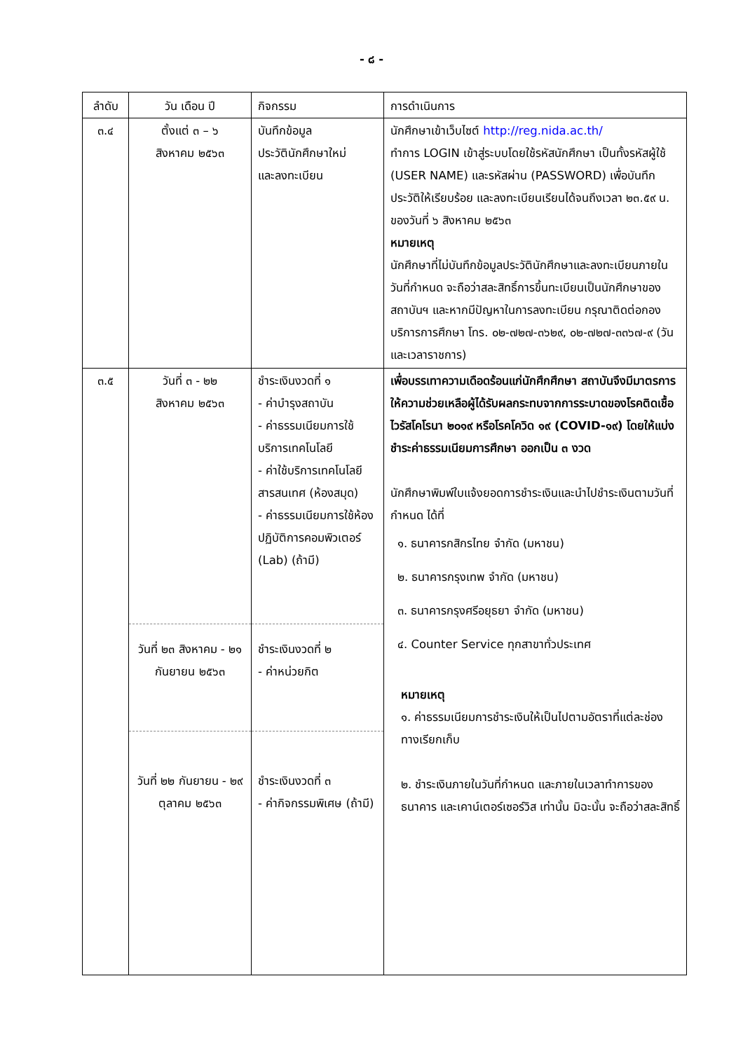- ๘ -
| ลำดับ | วัน เดือน ปี | กิจกรรม | การดำเนินการ |
| --- | --- | --- | --- |
| ๓.๔ | ตั้งแต่ ๓ – ๖ สิงหาคม ๒๕๖๓ | บันทึกข้อมูล ประวัตินักศึกษาใหม่ และลงทะเบียน | นักศึกษาเข้าเว็บไซต์ http://reg.nida.ac.th/ ทำการ LOGIN เข้าสู่ระบบโดยใช้รหัสนักศึกษา เป็นทั้งรหัสผู้ใช้ (USER NAME) และรหัสผ่าน (PASSWORD) เพื่อบันทึกประวัติให้เรียบร้อย และลงทะเบียนเรียนได้จนถึงเวลา ๒๓.๕๙ น. ของวันที่ ๖ สิงหาคม ๒๕๖๓ หมายเหตุ นักศึกษาที่ไม่บันทึกข้อมูลประวัตินักศึกษาและลงทะเบียนภายในวันที่กำหนด จะถือว่าสละสิทธิ์การขึ้นทะเบียนเป็นนักศึกษาของสถาบันฯ และหากมีปัญหาในการลงทะเบียน กรุณาติดต่อกองบริการการศึกษา โทร. ๐๒-๗๒๗-๓๖๒๙, ๐๒-๗๒๗-๓๓๖๗-๙ (วันและเวลาราชการ) |
| ๓.๕ | วันที่ ๓ - ๒๒ สิงหาคม ๒๕๖๓ | ชำระเงินงวดที่ ๑ - ค่าบำรุงสถาบัน - ค่าธรรมเนียมการใช้บริการเทคโนโลยี - ค่าใช้บริการเทคโนโลยีสารสนเทศ (ห้องสมุด) - ค่าธรรมเนียมการใช้ห้องปฏิบัติการคอมพิวเตอร์ (Lab) (ถ้ามี) | เพื่อบรรเทาความเดือดร้อนแก่นักศึกศึกษา สถาบันจึงมีมาตรการให้ความช่วยเหลือผู้ได้รับผลกระทบจากการระบาดของโรคติดเชื้อไวรัสโคโรนา ๒๐๑๙ หรือโรคโควิด ๑๙ (COVID-๑๙) โดยให้แบ่งชำระค่าธรรมเนียมการศึกษา ออกเป็น ๓ งวด นักศึกษาพิมพ์ใบแจ้งยอดการชำระเงินและนำไปชำระเงินตามวันที่กำหนด ได้ที่ ๑. ธนาคารกสิกรไทย จำกัด (มหาชน) ๒. ธนาคารกรุงเทพ จำกัด (มหาชน) ๓. ธนาคารกรุงศรีอยุธยา จำกัด (มหาชน) ๔. Counter Service ทุกสาขาทั่วประเทศ หมายเหตุ ๑. ค่าธรรมเนียมการชำระเงินให้เป็นไปตามอัตราที่แต่ละช่องทางเรียกเก็บ ๒. ชำระเงินภายในวันที่กำหนด และภายในเวลาทำการของธนาคาร และเคาน์เตอร์เซอร์วิส เท่านั้น มิฉะนั้น จะถือว่าสละสิทธิ์ |
| | วันที่ ๒๓ สิงหาคม - ๒๑ กันยายน ๒๕๖๓ | ชำระเงินงวดที่ ๒ - ค่าหน่วยกิต | |
| | วันที่ ๒๒ กันยายน - ๒๙ ตุลาคม ๒๕๖๓ | ชำระเงินงวดที่ ๓ - ค่ากิจกรรมพิเศษ (ถ้ามี) | |